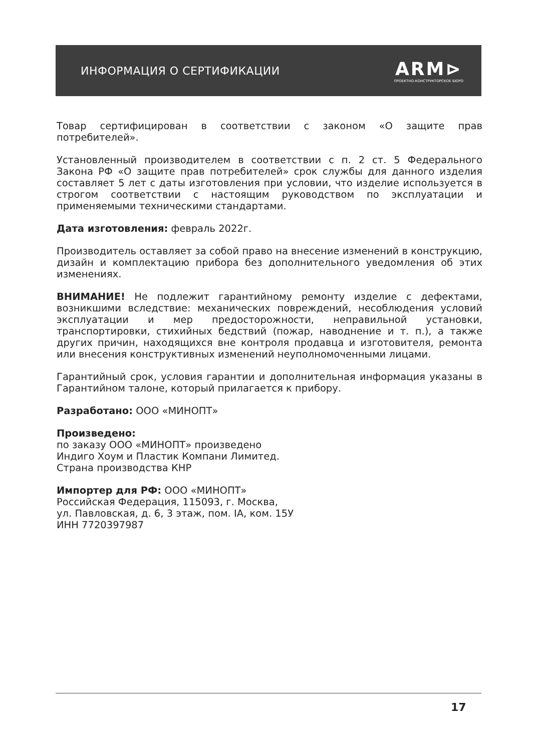ИНФОРМАЦИЯ О СЕРТИФИКАЦИИ
ARM⊳
ПРОЕКТНО-КОНСТРУКТОРСКОЕ БЮРО
Товар сертифицирован в соответствии с законом «О защите прав потребителей».
Установленный производителем в соответствии с п. 2 ст. 5 Федерального Закона РФ «О защите прав потребителей» срок службы для данного изделия составляет 5 лет с даты изготовления при условии, что изделие используется в строгом соответствии с настоящим руководством по эксплуатации и применяемыми техническими стандартами.
Дата изготовления: февраль 2022г.
Производитель оставляет за собой право на внесение изменений в конструкцию, дизайн и комплектацию прибора без дополнительного уведомления об этих изменениях.
ВНИМАНИЕ! Не подлежит гарантийному ремонту изделие с дефектами, возникшими вследствие: механических повреждений, несоблюдения условий эксплуатации и мер предосторожности, неправильной установки, транспортировки, стихийных бедствий (пожар, наводнение и т. п.), а также других причин, находящихся вне контроля продавца и изготовителя, ремонта или внесения конструктивных изменений неуполномоченными лицами.
Гарантийный срок, условия гарантии и дополнительная информация указаны в Гарантийном талоне, который прилагается к прибору.
Разработано: ООО «МИНОПТ»
Произведено:
по заказу ООО «МИНОПТ» произведено
Индиго Хоум и Пластик Компани Лимитед.
Страна производства КНР
Импортер для РФ: ООО «МИНОПТ»
Российская Федерация, 115093, г. Москва,
ул. Павловская, д. 6, 3 этаж, пом. IA, ком. 15У
ИНН 7720397987
17